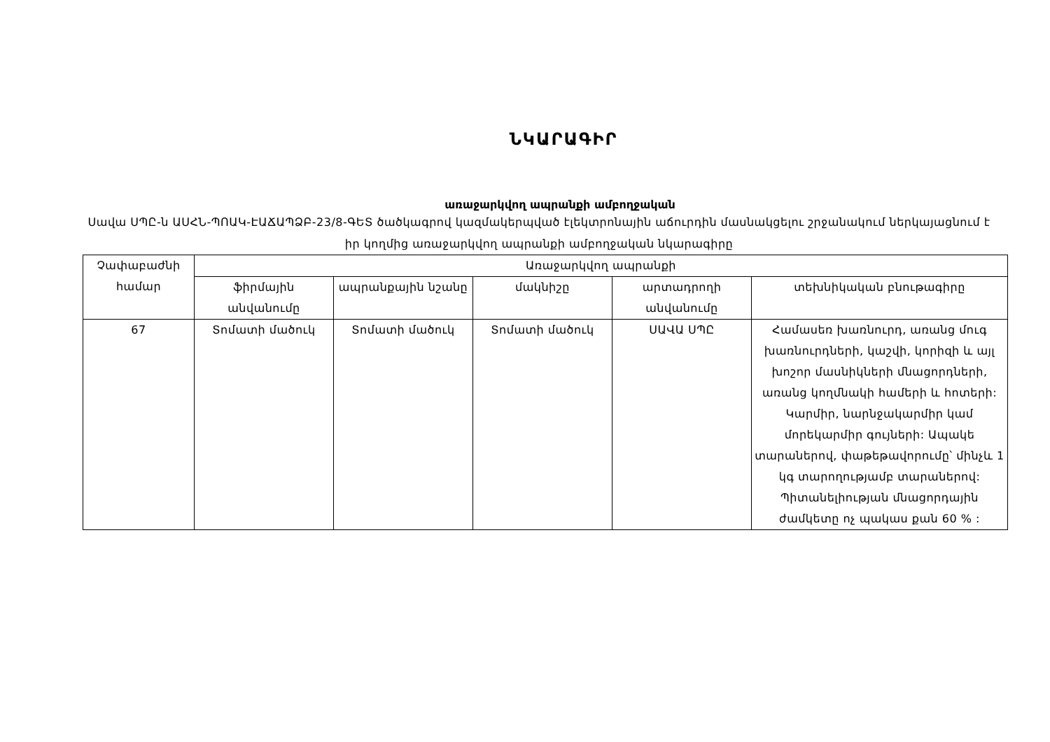ՆԿԱՐԱԳԻՐ
առաջարկվող ապրանքի ամբողջական
Սավա ՍՊԸ-ն ԱՍՀՆ-ՊՈԱԿ-ԷԱՃԱՊՁԲ-23/8-ԳԵՏ ծածկագրով կազմակերպված էլեկտրոնային աճուրդին մասնակցելու շրջանակում ներկայացնում է իր կողմից առաջարկվող ապրանքի ամբողջական նկարագիրը
| Չափաբաժնի համար | Առաջարկվող ապրանքի | | | | |
| --- | --- | --- | --- | --- | --- |
| | ֆիրմային անվանումը | ապրանքային նշանը | մակնիշը | արտադրողի անվանումը | տեխնիկական բնութագիրը |
| 67 | Տոմատի մածուկ | Տոմատի մածուկ | Տոմատի մածուկ | ՍԱՎԱ ՍՊԸ | Համասեռ խառնուրդ, առանց մուգ խառնուրդների, կաշվի, կորիզի և այլ խոշոր մասնիկների մնացորդների, առանց կողմնակի համերի և հոտերի: Կարմիր, նարնջակարմիր կամ մորեկարմիր գույների: Ապակե տարաներով, փաթեթավորումը՝ մինչև 1 կգ տարողությամբ տարաներով: Պիտանելիության մնացորդային ժամկետը ոչ պակաս քան 60 % : |